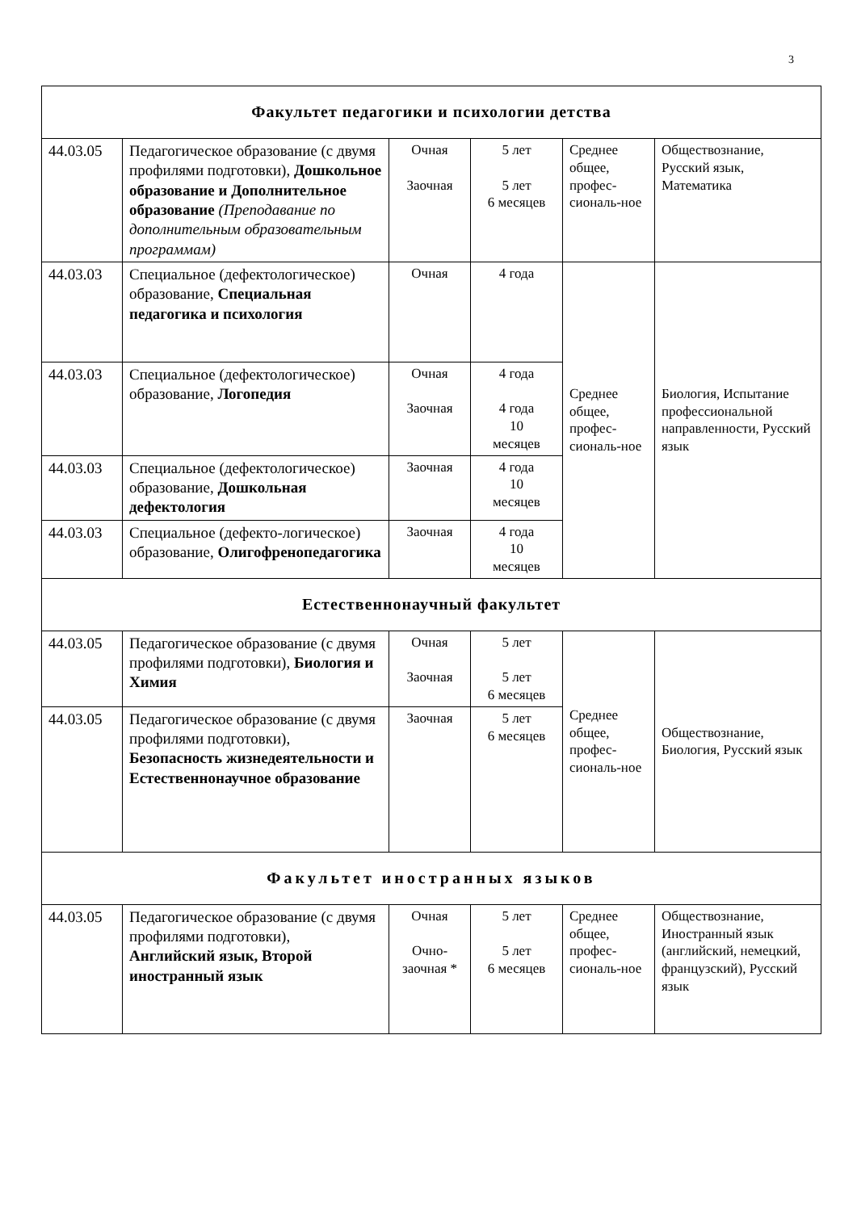3
| Факультет педагогики и психологии детства | | | | | |
| 44.03.05 | Педагогическое образование (с двумя профилями подготовки), Дошкольное образование и Дополнительное образование (Преподавание по дополнительным образовательным программам) | Очная Заочная | 5 лет 5 лет 6 месяцев | Среднее общее, профес-сиональ-ное | Обществознание, Русский язык, Математика |
| 44.03.03 | Специальное (дефектологическое) образование, Специальная педагогика и психология | Очная | 4 года | Среднее общее, профес-сиональ-ное | Биология, Испытание профессиональной направленности, Русский язык |
| 44.03.03 | Специальное (дефектологическое) образование, Логопедия | Очная Заочная | 4 года 4 года 10 месяцев | | |
| 44.03.03 | Специальное (дефектологическое) образование, Дошкольная дефектология | Заочная | 4 года 10 месяцев | | |
| 44.03.03 | Специальное (дефекто-логическое) образование, Олигофренопедагогика | Заочная | 4 года 10 месяцев | | |
| Естественнонаучный факультет | | | | | |
| 44.03.05 | Педагогическое образование (с двумя профилями подготовки), Биология и Химия | Очная Заочная | 5 лет 5 лет 6 месяцев | Среднее общее, профес-сиональ-ное | Обществознание, Биология, Русский язык |
| 44.03.05 | Педагогическое образование (с двумя профилями подготовки), Безопасность жизнедеятельности и Естественнонаучное образование | Заочная | 5 лет 6 месяцев | | |
| Факультет иностранных языков | | | | | |
| 44.03.05 | Педагогическое образование (с двумя профилями подготовки), Английский язык, Второй иностранный язык | Очная Очно- заочная * | 5 лет 5 лет 6 месяцев | Среднее общее, профес-сиональ-ное | Обществознание, Иностранный язык (английский, немецкий, французский), Русский язык |